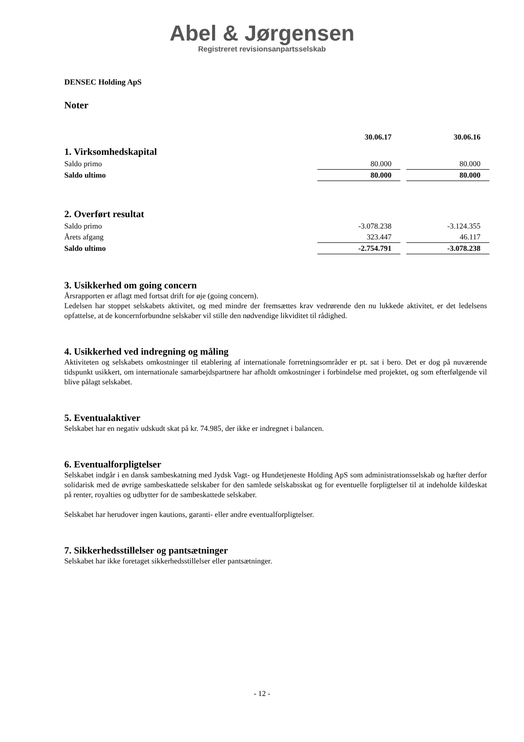Abel & Jørgensen
Registreret revisionsanpartsselskab
DENSEC Holding ApS
Noter
| | 30.06.17 | | 30.06.16 |
| 1. Virksomhedskapital | | | |
| Saldo primo | 80.000 | | 80.000 |
| Saldo ultimo | 80.000 | | 80.000 |
| 2. Overført resultat | | | |
| Saldo primo | -3.078.238 | | -3.124.355 |
| Årets afgang | 323.447 | | 46.117 |
| Saldo ultimo | -2.754.791 | | -3.078.238 |
3. Usikkerhed om going concern
Årsrapporten er aflagt med fortsat drift for øje (going concern).
Ledelsen har stoppet selskabets aktivitet, og med mindre der fremsættes krav vedrørende den nu lukkede aktivitet, er det ledelsens opfattelse, at de koncernforbundne selskaber vil stille den nødvendige likviditet til rådighed.
4. Usikkerhed ved indregning og måling
Aktiviteten og selskabets omkostninger til etablering af internationale forretningsområder er pt. sat i bero. Det er dog på nuværende tidspunkt usikkert, om internationale samarbejdspartnere har afholdt omkostninger i forbindelse med projektet, og som efterfølgende vil blive pålagt selskabet.
5. Eventualaktiver
Selskabet har en negativ udskudt skat på kr. 74.985, der ikke er indregnet i balancen.
6. Eventualforpligtelser
Selskabet indgår i en dansk sambeskatning med Jydsk Vagt- og Hundetjeneste Holding ApS som administrationsselskab og hæfter derfor solidarisk med de øvrige sambeskattede selskaber for den samlede selskabsskat og for eventuelle forpligtelser til at indeholde kildeskat på renter, royalties og udbytter for de sambeskattede selskaber.
Selskabet har herudover ingen kautions, garanti- eller andre eventualforpligtelser.
7. Sikkerhedsstillelser og pantsætninger
Selskabet har ikke foretaget sikkerhedsstillelser eller pantsætninger.
- 12 -